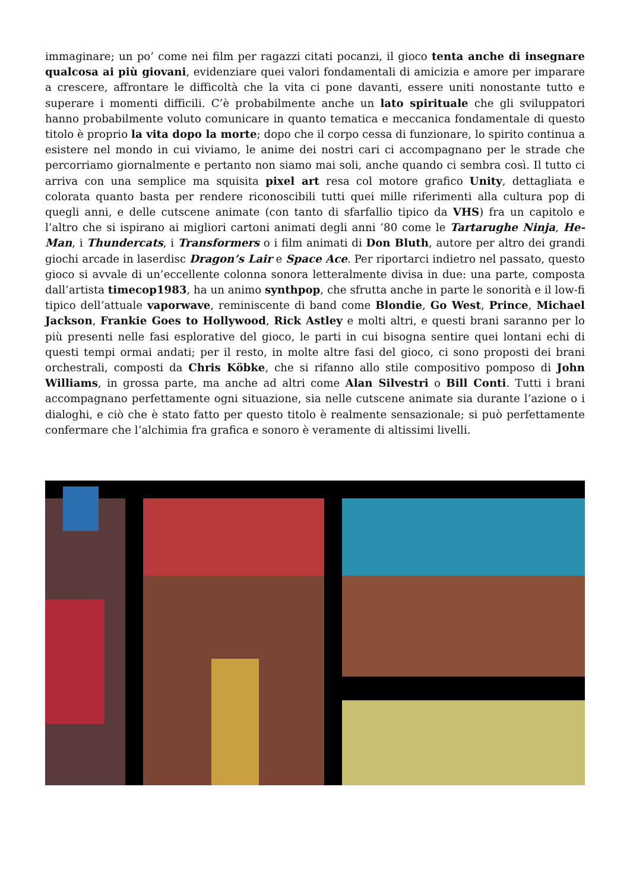immaginare; un po’ come nei film per ragazzi citati pocanzi, il gioco tenta anche di insegnare qualcosa ai più giovani, evidenziare quei valori fondamentali di amicizia e amore per imparare a crescere, affrontare le difficoltà che la vita ci pone davanti, essere uniti nonostante tutto e superare i momenti difficili. C’è probabilmente anche un lato spirituale che gli sviluppatori hanno probabilmente voluto comunicare in quanto tematica e meccanica fondamentale di questo titolo è proprio la vita dopo la morte; dopo che il corpo cessa di funzionare, lo spirito continua a esistere nel mondo in cui viviamo, le anime dei nostri cari ci accompagnano per le strade che percorriamo giornalmente e pertanto non siamo mai soli, anche quando ci sembra così. Il tutto ci arriva con una semplice ma squisita pixel art resa col motore grafico Unity, dettagliata e colorata quanto basta per rendere riconoscibili tutti quei mille riferimenti alla cultura pop di quegli anni, e delle cutscene animate (con tanto di sfarfallio tipico da VHS) fra un capitolo e l’altro che si ispirano ai migliori cartoni animati degli anni ’80 come le Tartarughe Ninja, He-Man, i Thundercats, i Transformers o i film animati di Don Bluth, autore per altro dei grandi giochi arcade in laserdisc Dragon’s Lair e Space Ace. Per riportarci indietro nel passato, questo gioco si avvale di un’eccellente colonna sonora letteralmente divisa in due: una parte, composta dall’artista timecop1983, ha un animo synthpop, che sfrutta anche in parte le sonorità e il low-fi tipico dell’attuale vaporwave, reminiscente di band come Blondie, Go West, Prince, Michael Jackson, Frankie Goes to Hollywood, Rick Astley e molti altri, e questi brani saranno per lo più presenti nelle fasi esplorative del gioco, le parti in cui bisogna sentire quei lontani echi di questi tempi ormai andati; per il resto, in molte altre fasi del gioco, ci sono proposti dei brani orchestrali, composti da Chris Köbke, che si rifanno allo stile compositivo pomposo di John Williams, in grossa parte, ma anche ad altri come Alan Silvestri o Bill Conti. Tutti i brani accompagnano perfettamente ogni situazione, sia nelle cutscene animate sia durante l’azione o i dialoghi, e ciò che è stato fatto per questo titolo è realmente sensazionale; si può perfettamente confermare che l’alchimia fra grafica e sonoro è veramente di altissimi livelli.